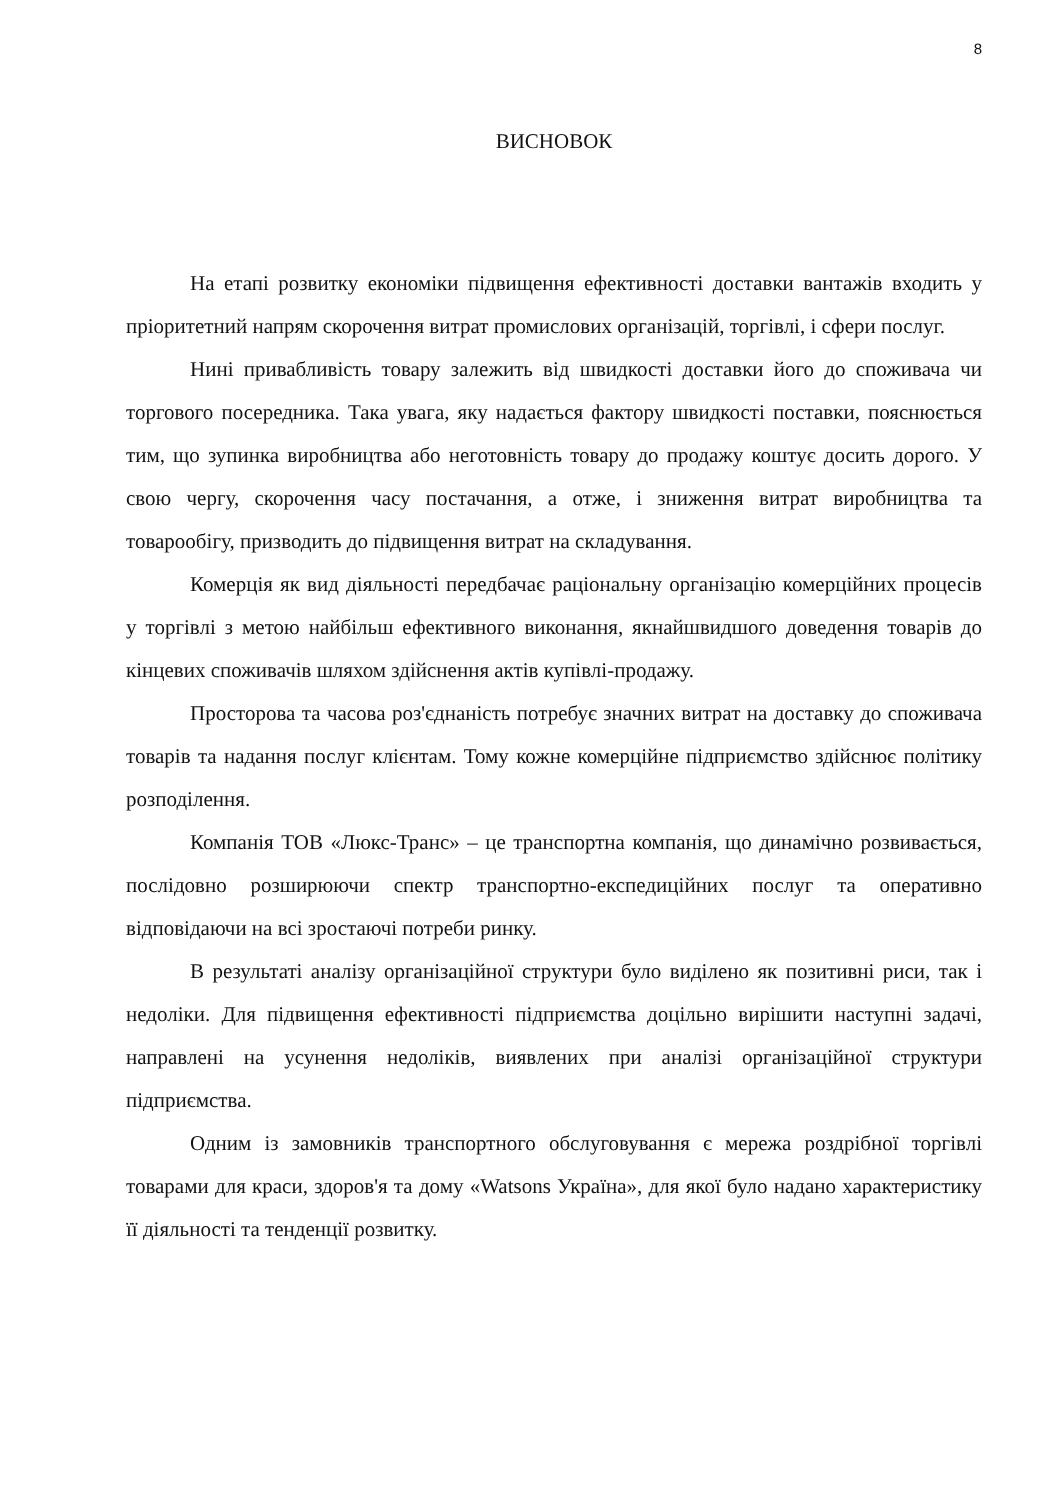8
ВИСНОВОК
На етапі розвитку економіки підвищення ефективності доставки вантажів входить у пріоритетний напрям скорочення витрат промислових організацій, торгівлі, і сфери послуг.
Нині привабливість товару залежить від швидкості доставки його до споживача чи торгового посередника. Така увага, яку надається фактору швидкості поставки, пояснюється тим, що зупинка виробництва або неготовність товару до продажу коштує досить дорого. У свою чергу, скорочення часу постачання, а отже, і зниження витрат виробництва та товарообігу, призводить до підвищення витрат на складування.
Комерція як вид діяльності передбачає раціональну організацію комерційних процесів у торгівлі з метою найбільш ефективного виконання, якнайшвидшого доведення товарів до кінцевих споживачів шляхом здійснення актів купівлі-продажу.
Просторова та часова роз'єднаність потребує значних витрат на доставку до споживача товарів та надання послуг клієнтам. Тому кожне комерційне підприємство здійснює політику розподілення.
Компанія ТОВ «Люкс-Транс» – це транспортна компанія, що динамічно розвивається, послідовно розширюючи спектр транспортно-експедиційних послуг та оперативно відповідаючи на всі зростаючі потреби ринку.
В результаті аналізу організаційної структури було виділено як позитивні риси, так і недоліки. Для підвищення ефективності підприємства доцільно вирішити наступні задачі, направлені на усунення недоліків, виявлених при аналізі організаційної структури підприємства.
Одним із замовників транспортного обслуговування є мережа роздрібної торгівлі товарами для краси, здоров'я та дому «Watsons Україна», для якої було надано характеристику її діяльності та тенденції розвитку.